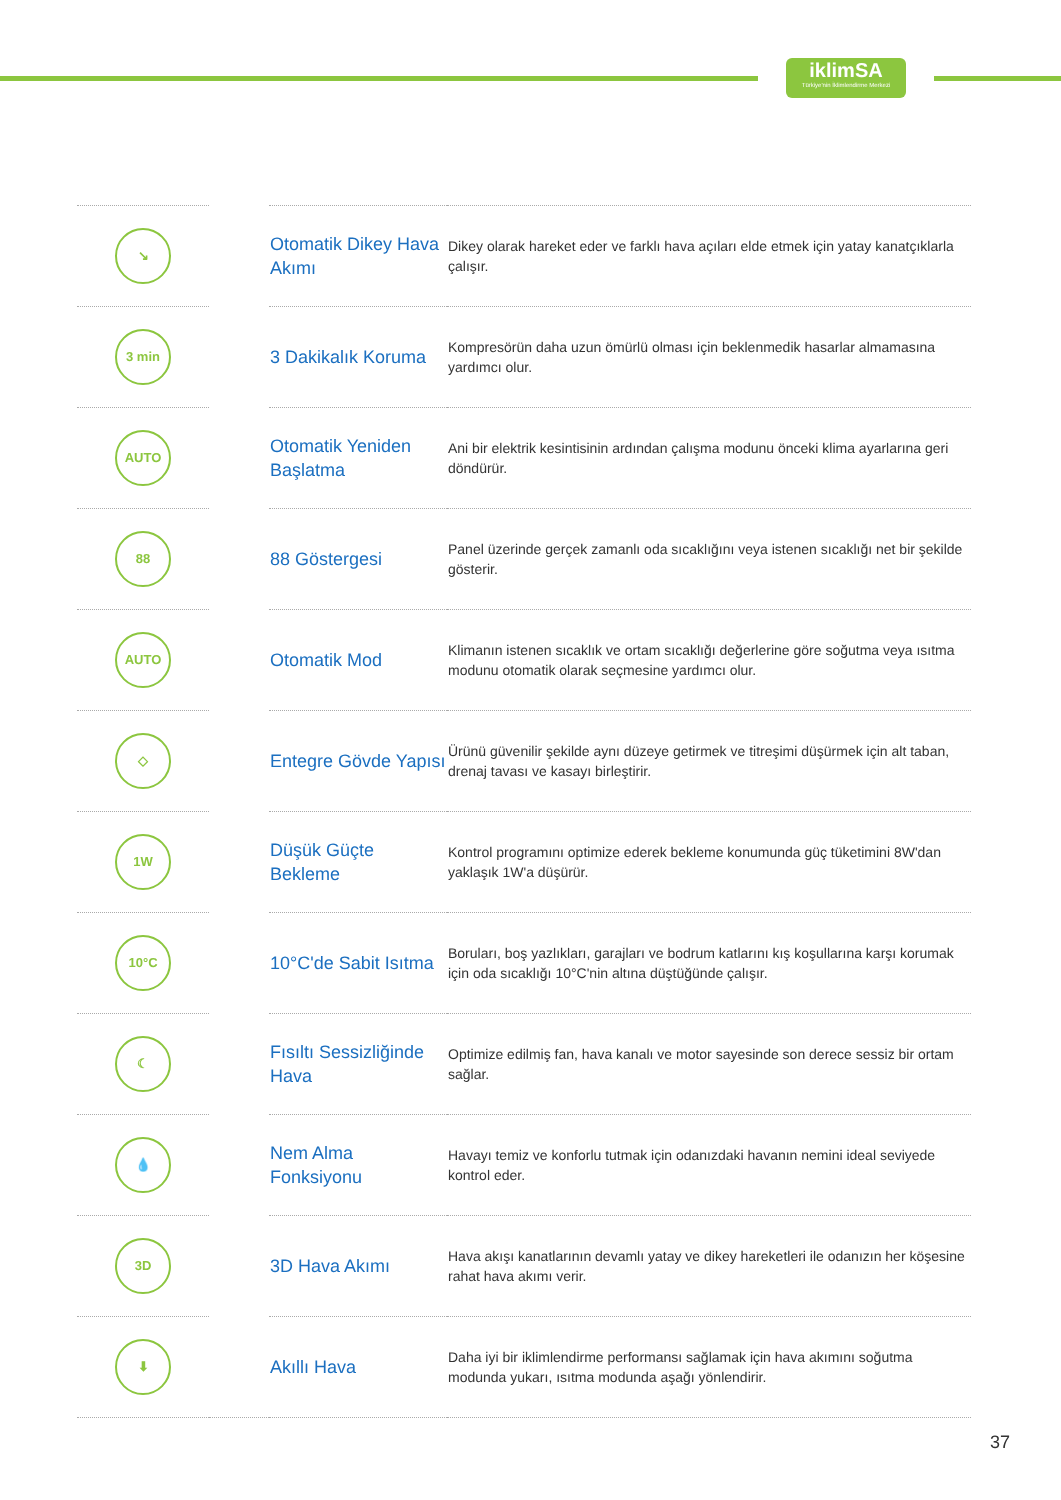iklimSA
Türkiye'nin İklimlendirme Merkezi
| ↘ | | Otomatik Dikey Hava Akımı | Dikey olarak hareket eder ve farklı hava açıları elde etmek için yatay kanatçıklarla çalışır. |
| 3 min | | 3 Dakikalık Koruma | Kompresörün daha uzun ömürlü olması için beklenmedik hasarlar almamasına yardımcı olur. |
| AUTO | | Otomatik Yeniden Başlatma | Ani bir elektrik kesintisinin ardından çalışma modunu önceki klima ayarlarına geri döndürür. |
| 88 | | 88 Göstergesi | Panel üzerinde gerçek zamanlı oda sıcaklığını veya istenen sıcaklığı net bir şekilde gösterir. |
| AUTO | | Otomatik Mod | Klimanın istenen sıcaklık ve ortam sıcaklığı değerlerine göre soğutma veya ısıtma modunu otomatik olarak seçmesine yardımcı olur. |
| ◇ | | Entegre Gövde Yapısı | Ürünü güvenilir şekilde aynı düzeye getirmek ve titreşimi düşürmek için alt taban, drenaj tavası ve kasayı birleştirir. |
| 1W | | Düşük Güçte Bekleme | Kontrol programını optimize ederek bekleme konumunda güç tüketimini 8W'dan yaklaşık 1W'a düşürür. |
| 10°C | | 10°C'de Sabit Isıtma | Boruları, boş yazlıkları, garajları ve bodrum katlarını kış koşullarına karşı korumak için oda sıcaklığı 10°C'nin altına düştüğünde çalışır. |
| ☾ | | Fısıltı Sessizliğinde Hava | Optimize edilmiş fan, hava kanalı ve motor sayesinde son derece sessiz bir ortam sağlar. |
| 💧 | | Nem Alma Fonksiyonu | Havayı temiz ve konforlu tutmak için odanızdaki havanın nemini ideal seviyede kontrol eder. |
| 3D | | 3D Hava Akımı | Hava akışı kanatlarının devamlı yatay ve dikey hareketleri ile odanızın her köşesine rahat hava akımı verir. |
| ⬇ | | Akıllı Hava | Daha iyi bir iklimlendirme performansı sağlamak için hava akımını soğutma modunda yukarı, ısıtma modunda aşağı yönlendirir. |
37